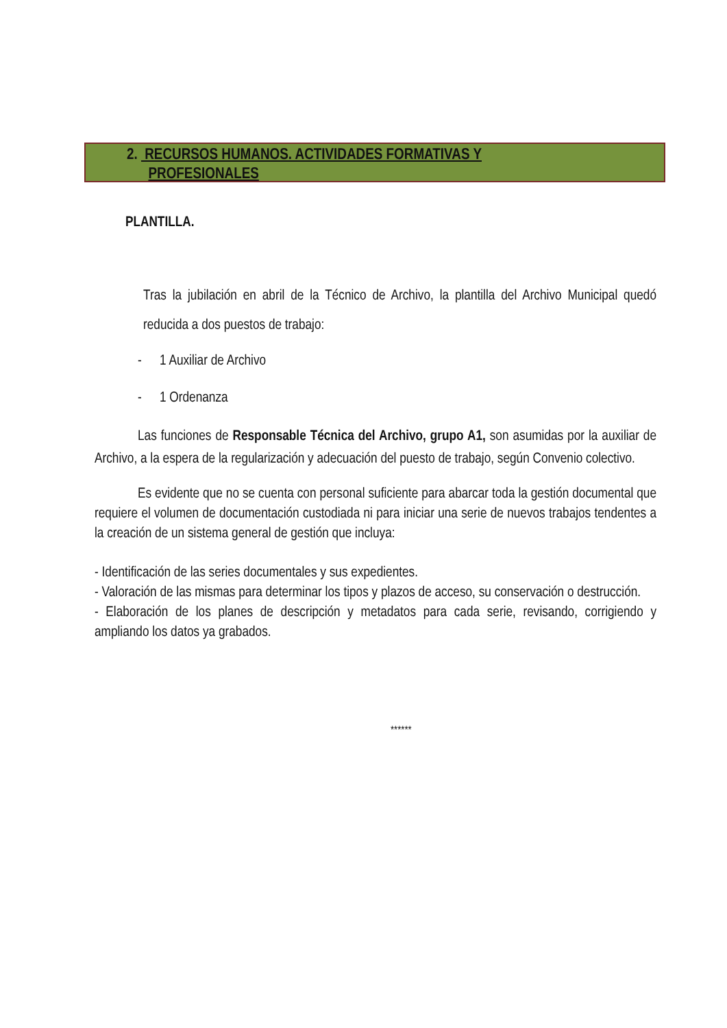2. RECURSOS HUMANOS. ACTIVIDADES FORMATIVAS Y
PROFESIONALES
PLANTILLA.
Tras la jubilación en abril de la Técnico de Archivo, la plantilla del Archivo Municipal quedó reducida a dos puestos de trabajo:
- 1 Auxiliar de Archivo
- 1 Ordenanza
Las funciones de Responsable Técnica del Archivo, grupo A1, son asumidas por la auxiliar de Archivo, a la espera de la regularización y adecuación del puesto de trabajo, según Convenio colectivo.
Es evidente que no se cuenta con personal suficiente para abarcar toda la gestión documental que requiere el volumen de documentación custodiada ni para iniciar una serie de nuevos trabajos tendentes a la creación de un sistema general de gestión que incluya:
- Identificación de las series documentales y sus expedientes.
- Valoración de las mismas para determinar los tipos y plazos de acceso, su conservación o destrucción.
- Elaboración de los planes de descripción y metadatos para cada serie, revisando, corrigiendo y ampliando los datos ya grabados.
******